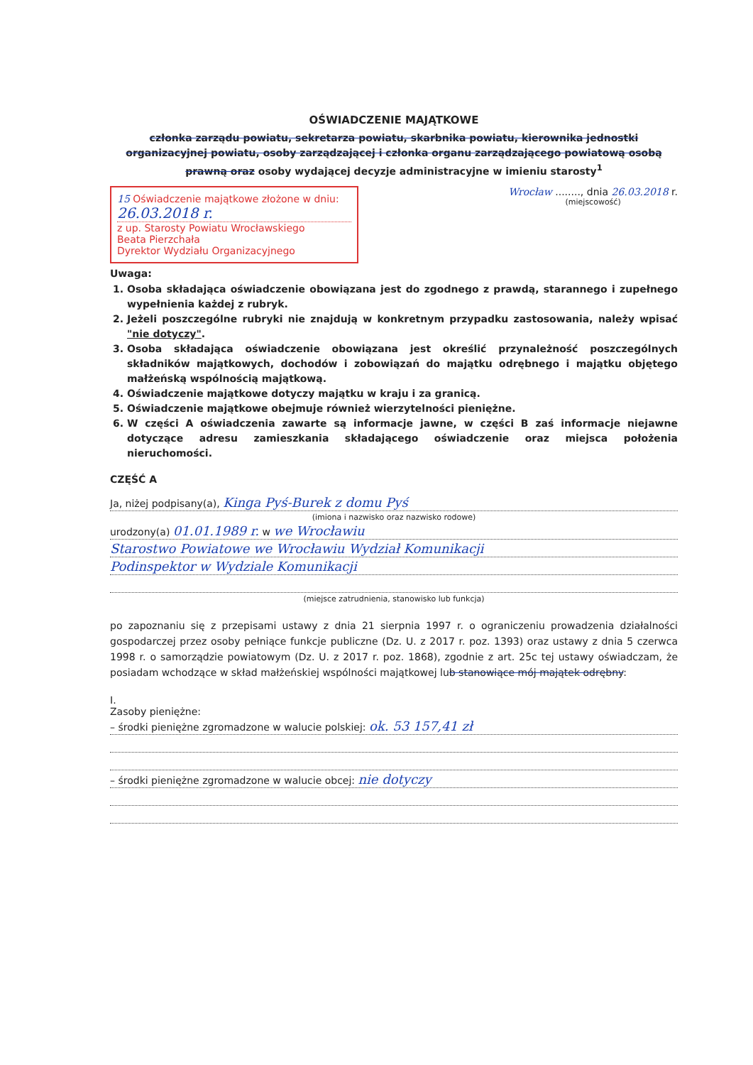OŚWIADCZENIE MAJĄTKOWE
członka zarządu powiatu, sekretarza powiatu, skarbnika powiatu, kierownika jednostki organizacyjnej powiatu, osoby zarządzającej i członka organu zarządzającego powiatową osobą prawną oraz osoby wydającej decyzje administracyjne w imieniu starosty<sup>1</sup>
15 Oświadczenie majątkowe złożone w dniu:
26.03.2018 r.
z up. Starosty Powiatu Wrocławskiego
Beata Pierzchała
Dyrektor Wydziału Organizacyjnego
Wrocław ........, dnia 26.03.2018 r.
(miejscowość)
Uwaga:
1. Osoba składająca oświadczenie obowiązana jest do zgodnego z prawdą, starannego i zupełnego wypełnienia każdej z rubryk.
2. Jeżeli poszczególne rubryki nie znajdują w konkretnym przypadku zastosowania, należy wpisać "nie dotyczy".
3. Osoba składająca oświadczenie obowiązana jest określić przynależność poszczególnych składników majątkowych, dochodów i zobowiązań do majątku odrębnego i majątku objętego małżeńską wspólnością majątkową.
4. Oświadczenie majątkowe dotyczy majątku w kraju i za granicą.
5. Oświadczenie majątkowe obejmuje również wierzytelności pieniężne.
6. W części A oświadczenia zawarte są informacje jawne, w części B zaś informacje niejawne dotyczące adresu zamieszkania składającego oświadczenie oraz miejsca położenia nieruchomości.
CZĘŚĆ A
Ja, niżej podpisany(a), Kinga Pyś-Burek z domu Pyś
(imiona i nazwisko oraz nazwisko rodowe)
urodzony(a) 01.01.1989 r. w we Wrocławiu
Starostwo Powiatowe we Wrocławiu Wydział Komunikacji
Podinspektor w Wydziale Komunikacji
(miejsce zatrudnienia, stanowisko lub funkcja)
po zapoznaniu się z przepisami ustawy z dnia 21 sierpnia 1997 r. o ograniczeniu prowadzenia działalności gospodarczej przez osoby pełniące funkcje publiczne (Dz. U. z 2017 r. poz. 1393) oraz ustawy z dnia 5 czerwca 1998 r. o samorządzie powiatowym (Dz. U. z 2017 r. poz. 1868), zgodnie z art. 25c tej ustawy oświadczam, że posiadam wchodzące w skład małżeńskiej wspólności majątkowej lub stanowiące mój majątek odrębny:
I.
Zasoby pieniężne:
– środki pieniężne zgromadzone w walucie polskiej: ok. 53 157,41 zł
– środki pieniężne zgromadzone w walucie obcej: nie dotyczy